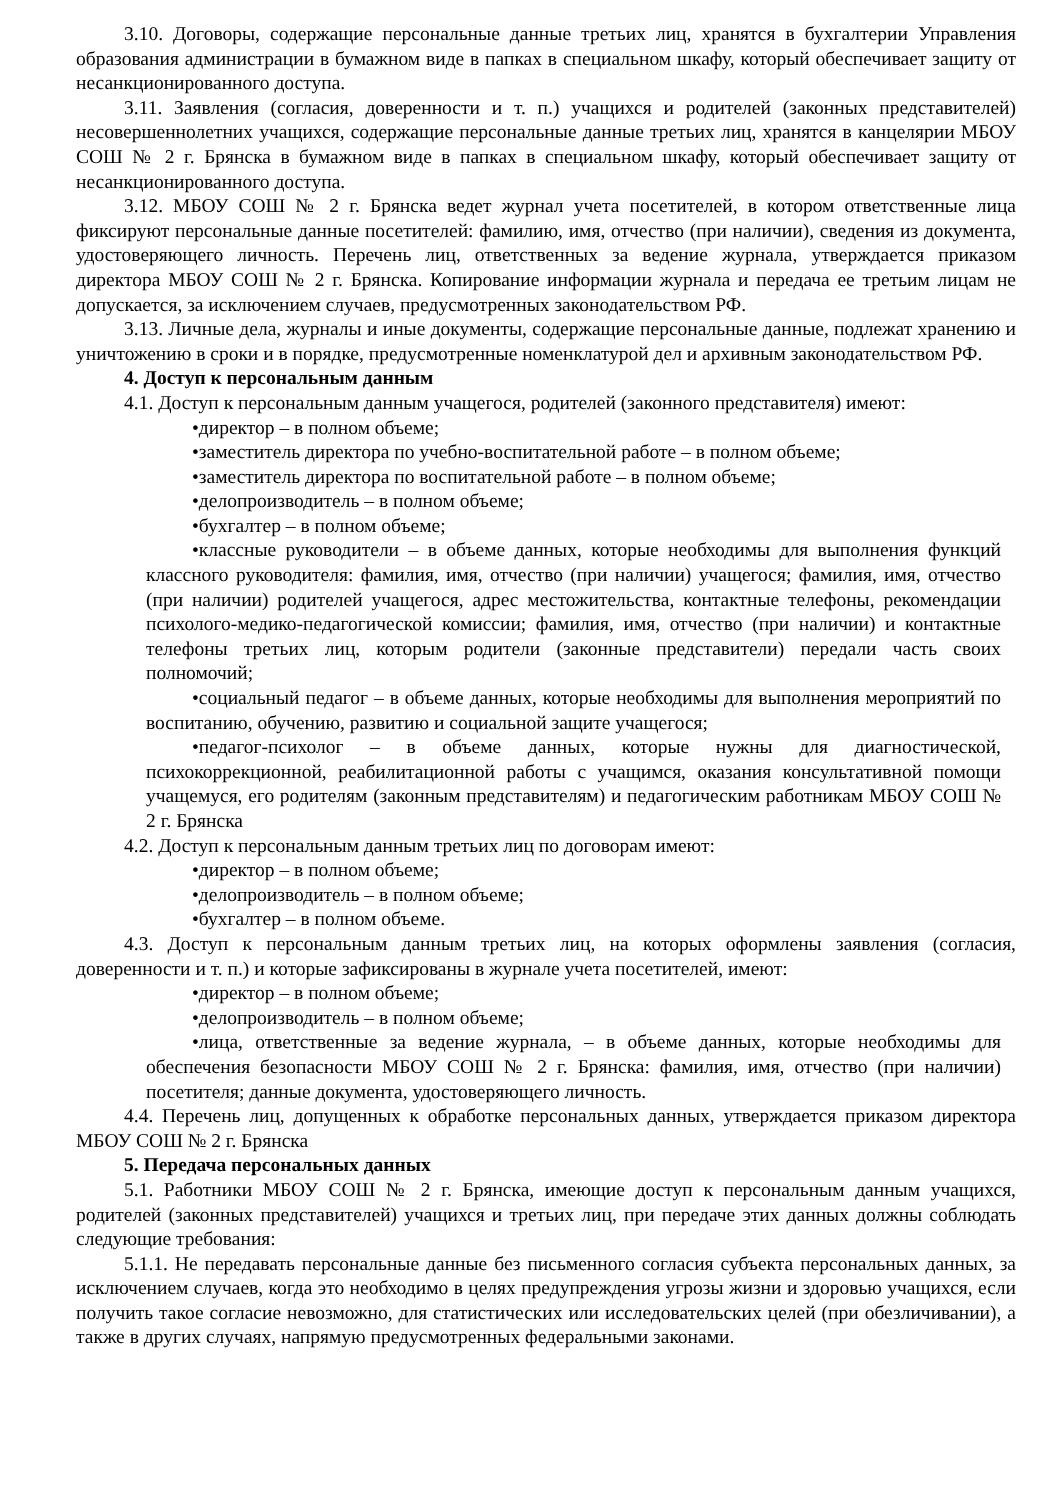3.10. Договоры, содержащие персональные данные третьих лиц, хранятся в бухгалтерии Управления образования администрации в бумажном виде в папках в специальном шкафу, который обеспечивает защиту от несанкционированного доступа.
3.11. Заявления (согласия, доверенности и т. п.) учащихся и родителей (законных представителей) несовершеннолетних учащихся, содержащие персональные данные третьих лиц, хранятся в канцелярии МБОУ СОШ № 2 г. Брянска в бумажном виде в папках в специальном шкафу, который обеспечивает защиту от несанкционированного доступа.
3.12. МБОУ СОШ № 2 г. Брянска ведет журнал учета посетителей, в котором ответственные лица фиксируют персональные данные посетителей: фамилию, имя, отчество (при наличии), сведения из документа, удостоверяющего личность. Перечень лиц, ответственных за ведение журнала, утверждается приказом директора МБОУ СОШ № 2 г. Брянска. Копирование информации журнала и передача ее третьим лицам не допускается, за исключением случаев, предусмотренных законодательством РФ.
3.13. Личные дела, журналы и иные документы, содержащие персональные данные, подлежат хранению и уничтожению в сроки и в порядке, предусмотренные номенклатурой дел и архивным законодательством РФ.
4. Доступ к персональным данным
4.1. Доступ к персональным данным учащегося, родителей (законного представителя) имеют:
•директор – в полном объеме;
•заместитель директора по учебно-воспитательной работе – в полном объеме;
•заместитель директора по воспитательной работе – в полном объеме;
•делопроизводитель – в полном объеме;
•бухгалтер – в полном объеме;
•классные руководители – в объеме данных, которые необходимы для выполнения функций классного руководителя: фамилия, имя, отчество (при наличии) учащегося; фамилия, имя, отчество (при наличии) родителей учащегося, адрес местожительства, контактные телефоны, рекомендации психолого-медико-педагогической комиссии; фамилия, имя, отчество (при наличии) и контактные телефоны третьих лиц, которым родители (законные представители) передали часть своих полномочий;
•социальный педагог – в объеме данных, которые необходимы для выполнения мероприятий по воспитанию, обучению, развитию и социальной защите учащегося;
•педагог-психолог – в объеме данных, которые нужны для диагностической, психокоррекционной, реабилитационной работы с учащимся, оказания консультативной помощи учащемуся, его родителям (законным представителям) и педагогическим работникам МБОУ СОШ № 2 г. Брянска
4.2. Доступ к персональным данным третьих лиц по договорам имеют:
•директор – в полном объеме;
•делопроизводитель – в полном объеме;
•бухгалтер – в полном объеме.
4.3. Доступ к персональным данным третьих лиц, на которых оформлены заявления (согласия, доверенности и т. п.) и которые зафиксированы в журнале учета посетителей, имеют:
•директор – в полном объеме;
•делопроизводитель – в полном объеме;
•лица, ответственные за ведение журнала, – в объеме данных, которые необходимы для обеспечения безопасности МБОУ СОШ № 2 г. Брянска: фамилия, имя, отчество (при наличии) посетителя; данные документа, удостоверяющего личность.
4.4. Перечень лиц, допущенных к обработке персональных данных, утверждается приказом директора МБОУ СОШ № 2 г. Брянска
5. Передача персональных данных
5.1. Работники МБОУ СОШ № 2 г. Брянска, имеющие доступ к персональным данным учащихся, родителей (законных представителей) учащихся и третьих лиц, при передаче этих данных должны соблюдать следующие требования:
5.1.1. Не передавать персональные данные без письменного согласия субъекта персональных данных, за исключением случаев, когда это необходимо в целях предупреждения угрозы жизни и здоровью учащихся, если получить такое согласие невозможно, для статистических или исследовательских целей (при обезличивании), а также в других случаях, напрямую предусмотренных федеральными законами.